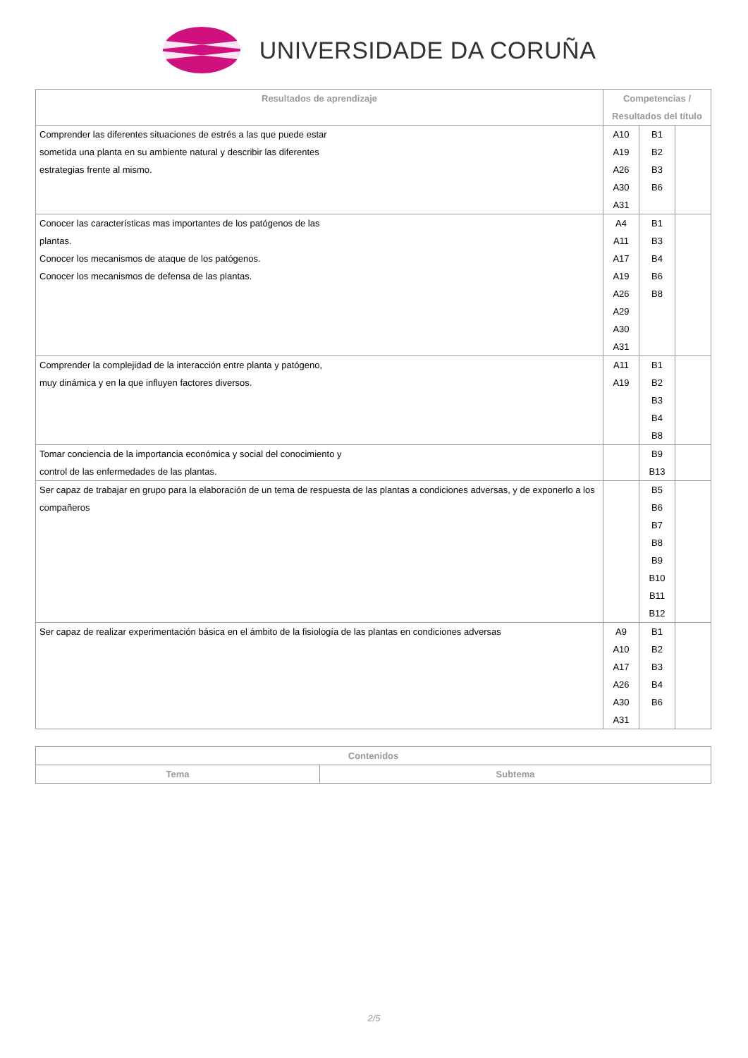UNIVERSIDADE DA CORUÑA
| Resultados de aprendizaje | Competencias / Resultados del título | | |
| --- | --- | --- | --- |
| Comprender las diferentes situaciones de estrés a las que puede estar sometida una planta en su ambiente natural y describir las diferentes estrategias frente al mismo. | A10 A19 A26 A30 A31 | B1 B2 B3 B6 | |
| Conocer las características mas importantes de los patógenos de las plantas. Conocer los mecanismos de ataque de los patógenos. Conocer los mecanismos de defensa de las plantas. | A4 A11 A17 A19 A26 A29 A30 A31 | B1 B3 B4 B6 B8 | |
| Comprender la complejidad de la interacción entre planta y patógeno, muy dinámica y en la que influyen factores diversos. | A11 A19 | B1 B2 B3 B4 B8 | |
| Tomar conciencia de la importancia económica y social del conocimiento y control de las enfermedades de las plantas. | | B9 B13 | |
| Ser capaz de trabajar en grupo para la elaboración de un tema de respuesta de las plantas a condiciones adversas, y de exponerlo a los compañeros | | B5 B6 B7 B8 B9 B10 B11 B12 | |
| Ser capaz de realizar experimentación básica en el ámbito de la fisiología de las plantas en condiciones adversas | A9 A10 A17 A26 A30 A31 | B1 B2 B3 B4 B6 | |
| Contenidos | |
| --- | --- |
| Tema | Subtema |
2/5